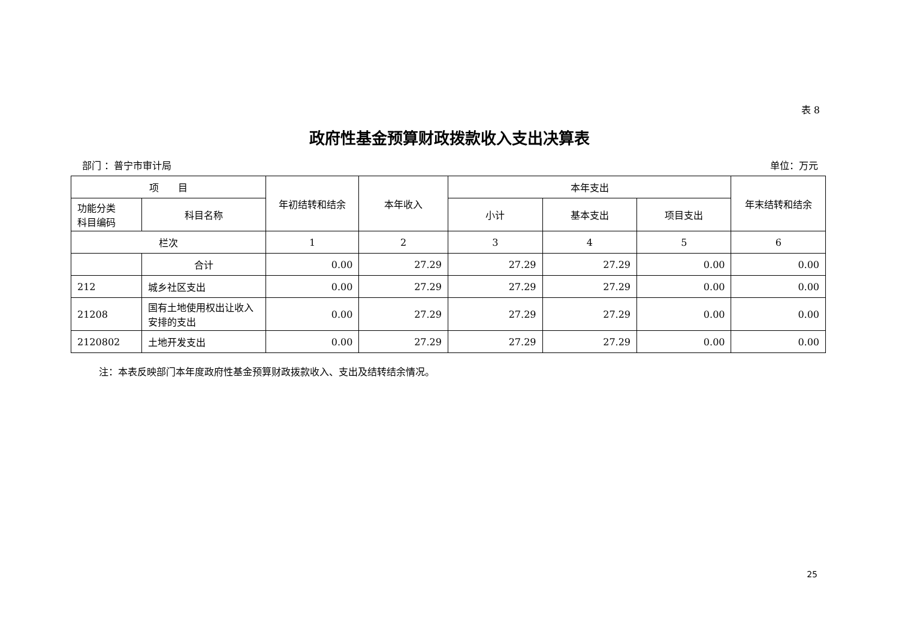表 8
政府性基金预算财政拨款收入支出决算表
部门 ：普宁市审计局 单位：万元
| 项 目 | | 年初结转和结余 | 本年收入 | 本年支出 | | | 年末结转和结余 |
| --- | --- | --- | --- | --- | --- | --- | --- |
| 功能分类 科目编码 | 科目名称 | | | 小计 | 基本支出 | 项目支出 | |
| 栏次 | | 1 | 2 | 3 | 4 | 5 | 6 |
| | 合计 | 0.00 | 27.29 | 27.29 | 27.29 | 0.00 | 0.00 |
| 212 | 城乡社区支出 | 0.00 | 27.29 | 27.29 | 27.29 | 0.00 | 0.00 |
| 21208 | 国有土地使用权出让收入安排的支出 | 0.00 | 27.29 | 27.29 | 27.29 | 0.00 | 0.00 |
| 2120802 | 土地开发支出 | 0.00 | 27.29 | 27.29 | 27.29 | 0.00 | 0.00 |
注：本表反映部门本年度政府性基金预算财政拨款收入、支出及结转结余情况。
25